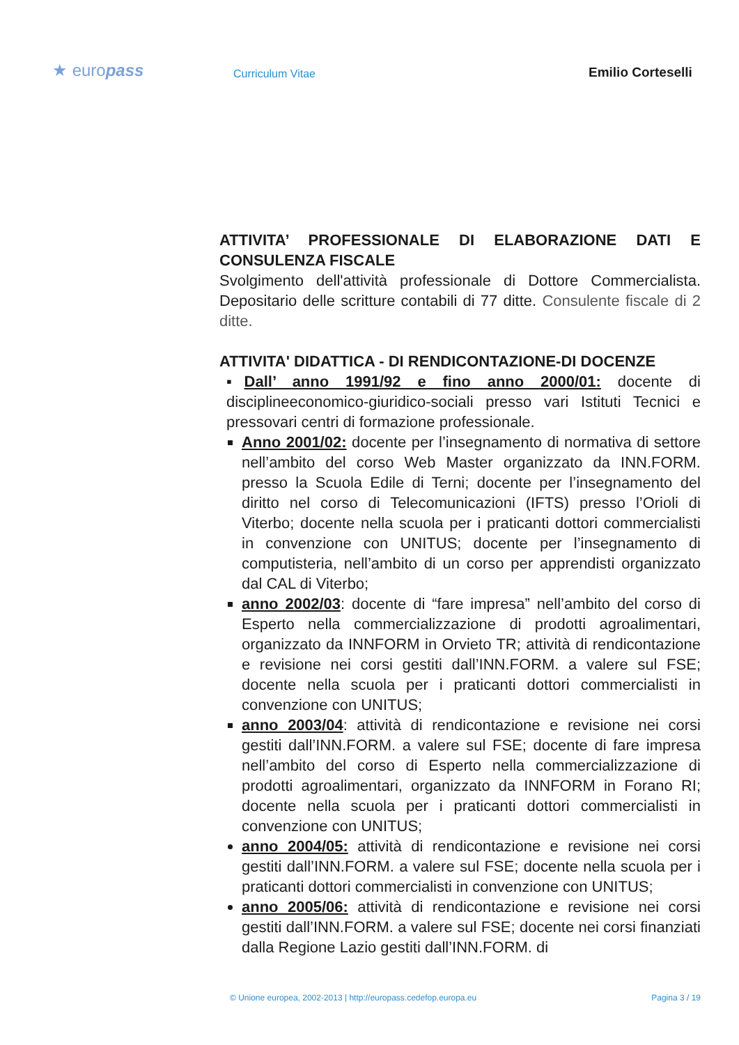★ europass
Curriculum Vitae
Emilio Corteselli
ATTIVITA’ PROFESSIONALE DI ELABORAZIONE DATI E CONSULENZA FISCALE
Svolgimento dell'attività professionale di Dottore Commercialista. Depositario delle scritture contabili di 77 ditte. Consulente fiscale di 2 ditte.
ATTIVITA' DIDATTICA - DI RENDICONTAZIONE-DI DOCENZE
▪Dall’ anno 1991/92 e fino anno 2000/01: docente di disciplineeconomico-giuridico-sociali presso vari Istituti Tecnici e pressovari centri di formazione professionale.
Anno 2001/02: docente per l’insegnamento di normativa di settore nell’ambito del corso Web Master organizzato da INN.FORM. presso la Scuola Edile di Terni; docente per l’insegnamento del diritto nel corso di Telecomunicazioni (IFTS) presso l’Orioli di Viterbo; docente nella scuola per i praticanti dottori commercialisti in convenzione con UNITUS; docente per l’insegnamento di computisteria, nell’ambito di un corso per apprendisti organizzato dal CAL di Viterbo;
anno 2002/03: docente di “fare impresa” nell’ambito del corso di Esperto nella commercializzazione di prodotti agroalimentari, organizzato da INNFORM in Orvieto TR; attività di rendicontazione e revisione nei corsi gestiti dall’INN.FORM. a valere sul FSE; docente nella scuola per i praticanti dottori commercialisti in convenzione con UNITUS;
anno 2003/04: attività di rendicontazione e revisione nei corsi gestiti dall’INN.FORM. a valere sul FSE; docente di fare impresa nell’ambito del corso di Esperto nella commercializzazione di prodotti agroalimentari, organizzato da INNFORM in Forano RI; docente nella scuola per i praticanti dottori commercialisti in convenzione con UNITUS;
anno 2004/05: attività di rendicontazione e revisione nei corsi gestiti dall’INN.FORM. a valere sul FSE; docente nella scuola per i praticanti dottori commercialisti in convenzione con UNITUS;
anno 2005/06: attività di rendicontazione e revisione nei corsi gestiti dall’INN.FORM. a valere sul FSE; docente nei corsi finanziati dalla Regione Lazio gestiti dall’INN.FORM. di
© Unione europea, 2002-2013 | http://europass.cedefop.europa.eu Pagina 3 / 19